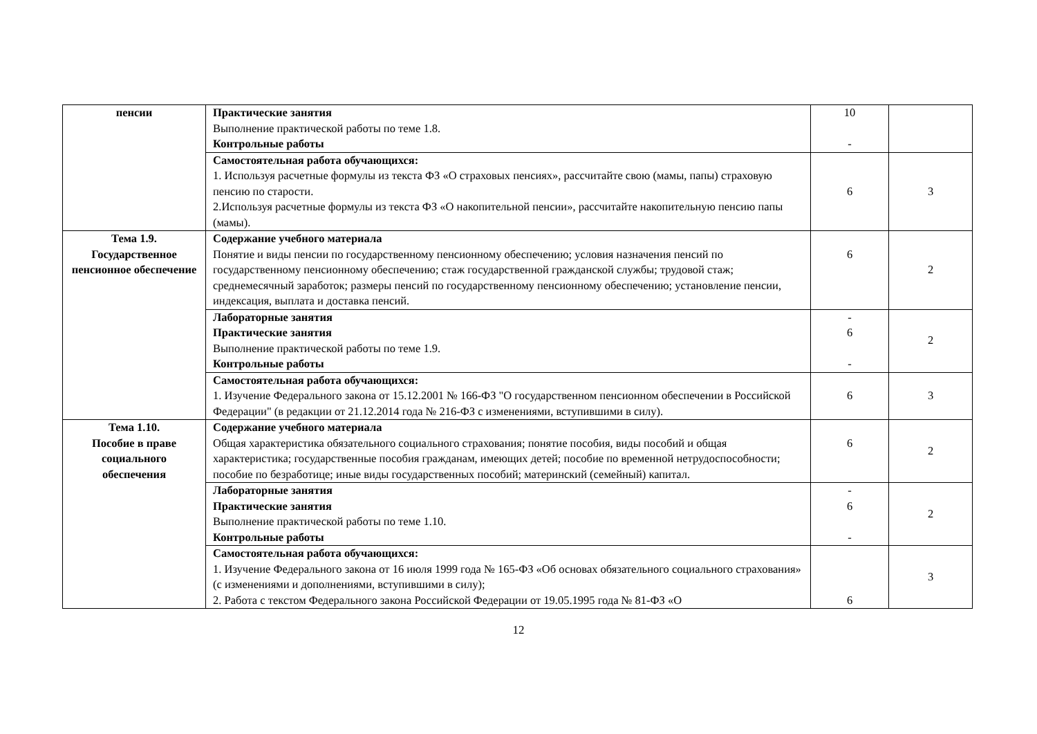| пенсии | Практические занятия Выполнение практической работы по теме 1.8. Контрольные работы | 10 - | |
| | Самостоятельная работа обучающихся: 1. Используя расчетные формулы из текста ФЗ «О страховых пенсиях», рассчитайте свою (мамы, папы) страховую пенсию по старости. 2.Используя расчетные формулы из текста ФЗ «О накопительной пенсии», рассчитайте накопительную пенсию папы (мамы). | 6 | 3 |
| Тема 1.9. Государственное пенсионное обеспечение | Содержание учебного материала Понятие и виды пенсии по государственному пенсионному обеспечению; условия назначения пенсий по государственному пенсионному обеспечению; стаж государственной гражданской службы; трудовой стаж; среднемесячный заработок; размеры пенсий по государственному пенсионному обеспечению; установление пенсии, индексация, выплата и доставка пенсий. | 6 | 2 |
| | Лабораторные занятия Практические занятия Выполнение практической работы по теме 1.9. Контрольные работы | - 6 - | 2 |
| | Самостоятельная работа обучающихся: 1. Изучение Федерального закона от 15.12.2001 № 166-ФЗ "О государственном пенсионном обеспечении в Российской Федерации" (в редакции от 21.12.2014 года № 216-ФЗ с изменениями, вступившими в силу). | 6 | 3 |
| Тема 1.10. Пособие в праве социального обеспечения | Содержание учебного материала Общая характеристика обязательного социального страхования; понятие пособия, виды пособий и общая характеристика; государственные пособия гражданам, имеющих детей; пособие по временной нетрудоспособности; пособие по безработице; иные виды государственных пособий; материнский (семейный) капитал. | 6 | 2 |
| | Лабораторные занятия Практические занятия Выполнение практической работы по теме 1.10. Контрольные работы | - 6 - | 2 |
| | Самостоятельная работа обучающихся: 1. Изучение Федерального закона от 16 июля 1999 года № 165-ФЗ «Об основах обязательного социального страхования» (с изменениями и дополнениями, вступившими в силу); 2. Работа с текстом Федерального закона Российской Федерации от 19.05.1995 года № 81-ФЗ «О | 6 | 3 |
12